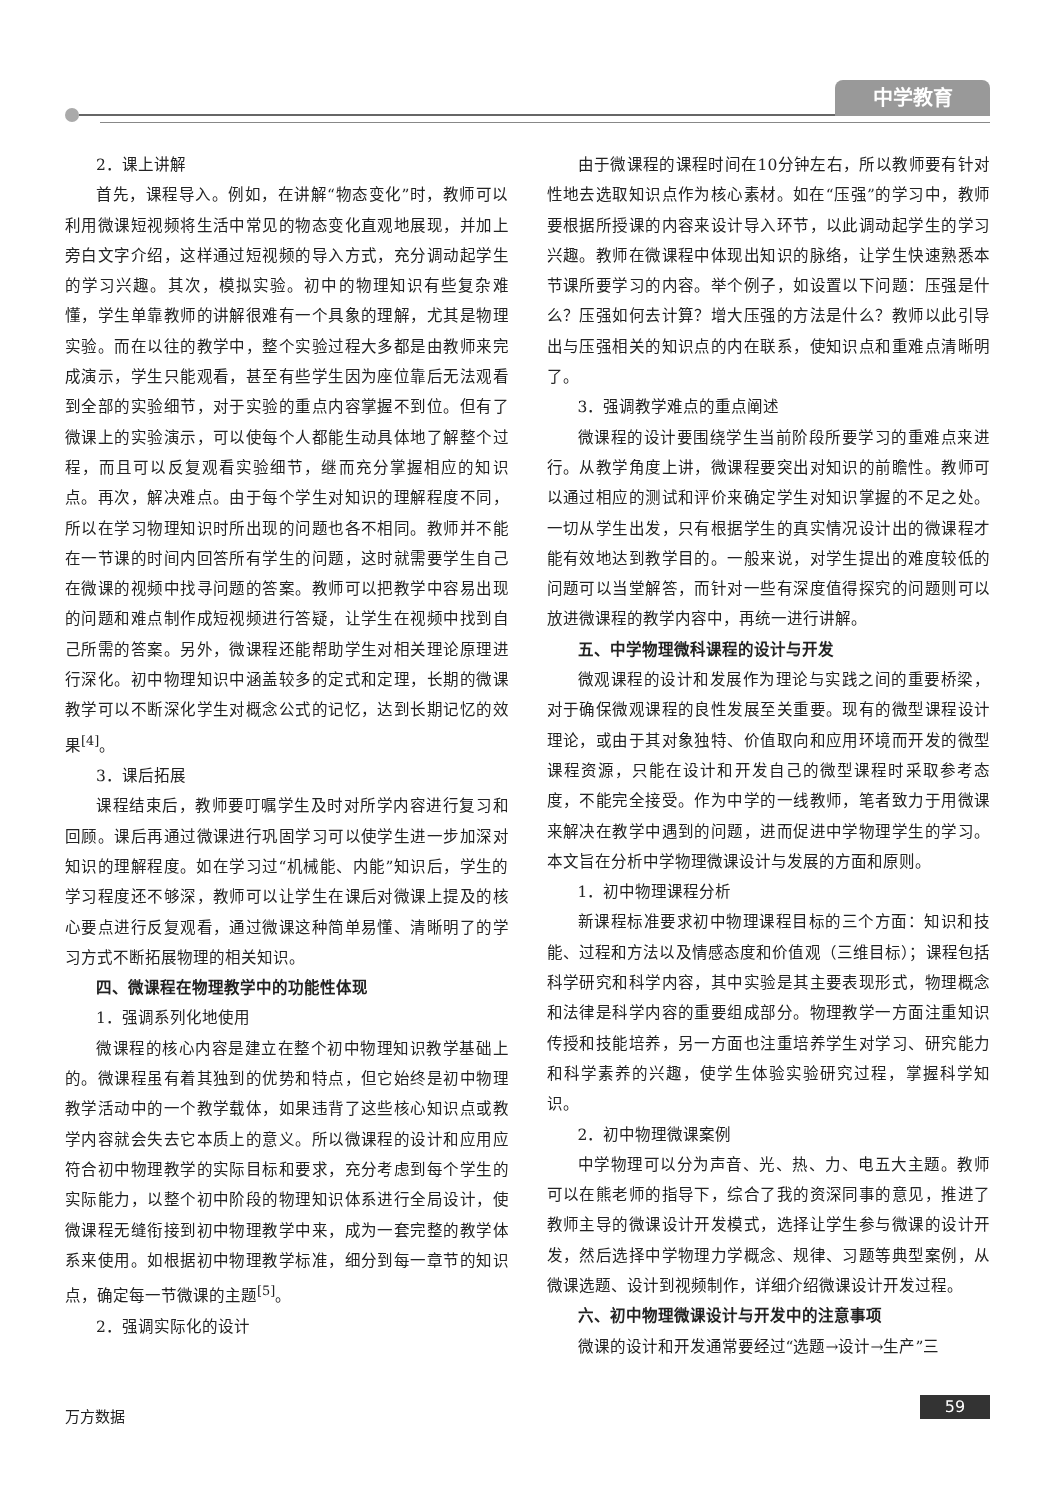中学教育
2．课上讲解
首先，课程导入。例如，在讲解“物态变化”时，教师可以利用微课短视频将生活中常见的物态变化直观地展现，并加上旁白文字介绍，这样通过短视频的导入方式，充分调动起学生的学习兴趣。其次，模拟实验。初中的物理知识有些复杂难懂，学生单靠教师的讲解很难有一个具象的理解，尤其是物理实验。而在以往的教学中，整个实验过程大多都是由教师来完成演示，学生只能观看，甚至有些学生因为座位靠后无法观看到全部的实验细节，对于实验的重点内容掌握不到位。但有了微课上的实验演示，可以使每个人都能生动具体地了解整个过程，而且可以反复观看实验细节，继而充分掌握相应的知识点。再次，解决难点。由于每个学生对知识的理解程度不同，所以在学习物理知识时所出现的问题也各不相同。教师并不能在一节课的时间内回答所有学生的问题，这时就需要学生自己在微课的视频中找寻问题的答案。教师可以把教学中容易出现的问题和难点制作成短视频进行答疑，让学生在视频中找到自己所需的答案。另外，微课程还能帮助学生对相关理论原理进行深化。初中物理知识中涵盖较多的定式和定理，长期的微课教学可以不断深化学生对概念公式的记忆，达到长期记忆的效果<sup>[4]</sup>。
3．课后拓展
课程结束后，教师要叮嘱学生及时对所学内容进行复习和回顾。课后再通过微课进行巩固学习可以使学生进一步加深对知识的理解程度。如在学习过“机械能、内能”知识后，学生的学习程度还不够深，教师可以让学生在课后对微课上提及的核心要点进行反复观看，通过微课这种简单易懂、清晰明了的学习方式不断拓展物理的相关知识。
四、微课程在物理教学中的功能性体现
1．强调系列化地使用
微课程的核心内容是建立在整个初中物理知识教学基础上的。微课程虽有着其独到的优势和特点，但它始终是初中物理教学活动中的一个教学载体，如果违背了这些核心知识点或教学内容就会失去它本质上的意义。所以微课程的设计和应用应符合初中物理教学的实际目标和要求，充分考虑到每个学生的实际能力，以整个初中阶段的物理知识体系进行全局设计，使微课程无缝衔接到初中物理教学中来，成为一套完整的教学体系来使用。如根据初中物理教学标准，细分到每一章节的知识点，确定每一节微课的主题<sup>[5]</sup>。
2．强调实际化的设计
由于微课程的课程时间在10分钟左右，所以教师要有针对性地去选取知识点作为核心素材。如在“压强”的学习中，教师要根据所授课的内容来设计导入环节，以此调动起学生的学习兴趣。教师在微课程中体现出知识的脉络，让学生快速熟悉本节课所要学习的内容。举个例子，如设置以下问题：压强是什么？压强如何去计算？增大压强的方法是什么？教师以此引导出与压强相关的知识点的内在联系，使知识点和重难点清晰明了。
3．强调教学难点的重点阐述
微课程的设计要围绕学生当前阶段所要学习的重难点来进行。从教学角度上讲，微课程要突出对知识的前瞻性。教师可以通过相应的测试和评价来确定学生对知识掌握的不足之处。一切从学生出发，只有根据学生的真实情况设计出的微课程才能有效地达到教学目的。一般来说，对学生提出的难度较低的问题可以当堂解答，而针对一些有深度值得探究的问题则可以放进微课程的教学内容中，再统一进行讲解。
五、中学物理微科课程的设计与开发
微观课程的设计和发展作为理论与实践之间的重要桥梁，对于确保微观课程的良性发展至关重要。现有的微型课程设计理论，或由于其对象独特、价值取向和应用环境而开发的微型课程资源，只能在设计和开发自己的微型课程时采取参考态度，不能完全接受。作为中学的一线教师，笔者致力于用微课来解决在教学中遇到的问题，进而促进中学物理学生的学习。本文旨在分析中学物理微课设计与发展的方面和原则。
1．初中物理课程分析
新课程标准要求初中物理课程目标的三个方面：知识和技能、过程和方法以及情感态度和价值观（三维目标）；课程包括科学研究和科学内容，其中实验是其主要表现形式，物理概念和法律是科学内容的重要组成部分。物理教学一方面注重知识传授和技能培养，另一方面也注重培养学生对学习、研究能力和科学素养的兴趣，使学生体验实验研究过程，掌握科学知识。
2．初中物理微课案例
中学物理可以分为声音、光、热、力、电五大主题。教师可以在熊老师的指导下，综合了我的资深同事的意见，推进了教师主导的微课设计开发模式，选择让学生参与微课的设计开发，然后选择中学物理力学概念、规律、习题等典型案例，从微课选题、设计到视频制作，详细介绍微课设计开发过程。
六、初中物理微课设计与开发中的注意事项
微课的设计和开发通常要经过“选题→设计→生产”三
万方数据 59